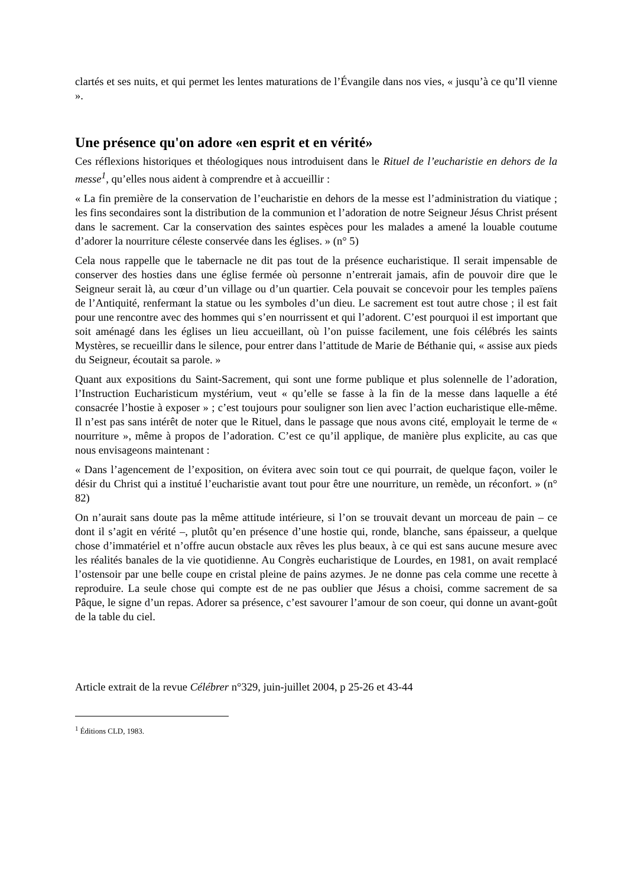clartés et ses nuits, et qui permet les lentes maturations de l’Évangile dans nos vies, « jusqu’à ce qu’Il vienne ».
Une présence qu'on adore «en esprit et en vérité»
Ces réflexions historiques et théologiques nous introduisent dans le Rituel de l’eucharistie en dehors de la messe<sup>1</sup>, qu’elles nous aident à comprendre et à accueillir :
« La fin première de la conservation de l’eucharistie en dehors de la messe est l’administration du viatique ; les fins secondaires sont la distribution de la communion et l’adoration de notre Seigneur Jésus Christ présent dans le sacrement. Car la conservation des saintes espèces pour les malades a amené la louable coutume d’adorer la nourriture céleste conservée dans les églises. » (n° 5)
Cela nous rappelle que le tabernacle ne dit pas tout de la présence eucharistique. Il serait impensable de conserver des hosties dans une église fermée où personne n’entrerait jamais, afin de pouvoir dire que le Seigneur serait là, au cœur d’un village ou d’un quartier. Cela pouvait se concevoir pour les temples païens de l’Antiquité, renfermant la statue ou les symboles d’un dieu. Le sacrement est tout autre chose ; il est fait pour une rencontre avec des hommes qui s’en nourrissent et qui l’adorent. C’est pourquoi il est important que soit aménagé dans les églises un lieu accueillant, où l’on puisse facilement, une fois célébrés les saints Mystères, se recueillir dans le silence, pour entrer dans l’attitude de Marie de Béthanie qui, « assise aux pieds du Seigneur, écoutait sa parole. »
Quant aux expositions du Saint-Sacrement, qui sont une forme publique et plus solennelle de l’adoration, l’Instruction Eucharisticum mystérium, veut « qu’elle se fasse à la fin de la messe dans laquelle a été consacrée l’hostie à exposer » ; c’est toujours pour souligner son lien avec l’action eucharistique elle-même. Il n’est pas sans intérêt de noter que le Rituel, dans le passage que nous avons cité, employait le terme de « nourriture », même à propos de l’adoration. C’est ce qu’il applique, de manière plus explicite, au cas que nous envisageons maintenant :
« Dans l’agencement de l’exposition, on évitera avec soin tout ce qui pourrait, de quelque façon, voiler le désir du Christ qui a institué l’eucharistie avant tout pour être une nourriture, un remède, un réconfort. » (n° 82)
On n’aurait sans doute pas la même attitude intérieure, si l’on se trouvait devant un morceau de pain – ce dont il s’agit en vérité –, plutôt qu’en présence d’une hostie qui, ronde, blanche, sans épaisseur, a quelque chose d’immatériel et n’offre aucun obstacle aux rêves les plus beaux, à ce qui est sans aucune mesure avec les réalités banales de la vie quotidienne. Au Congrès eucharistique de Lourdes, en 1981, on avait remplacé l’ostensoir par une belle coupe en cristal pleine de pains azymes. Je ne donne pas cela comme une recette à reproduire. La seule chose qui compte est de ne pas oublier que Jésus a choisi, comme sacrement de sa Pâque, le signe d’un repas. Adorer sa présence, c’est savourer l’amour de son coeur, qui donne un avant-goût de la table du ciel.
Article extrait de la revue Célébrer n°329, juin-juillet 2004, p 25-26 et 43-44
<sup>1</sup> Éditions CLD, 1983.